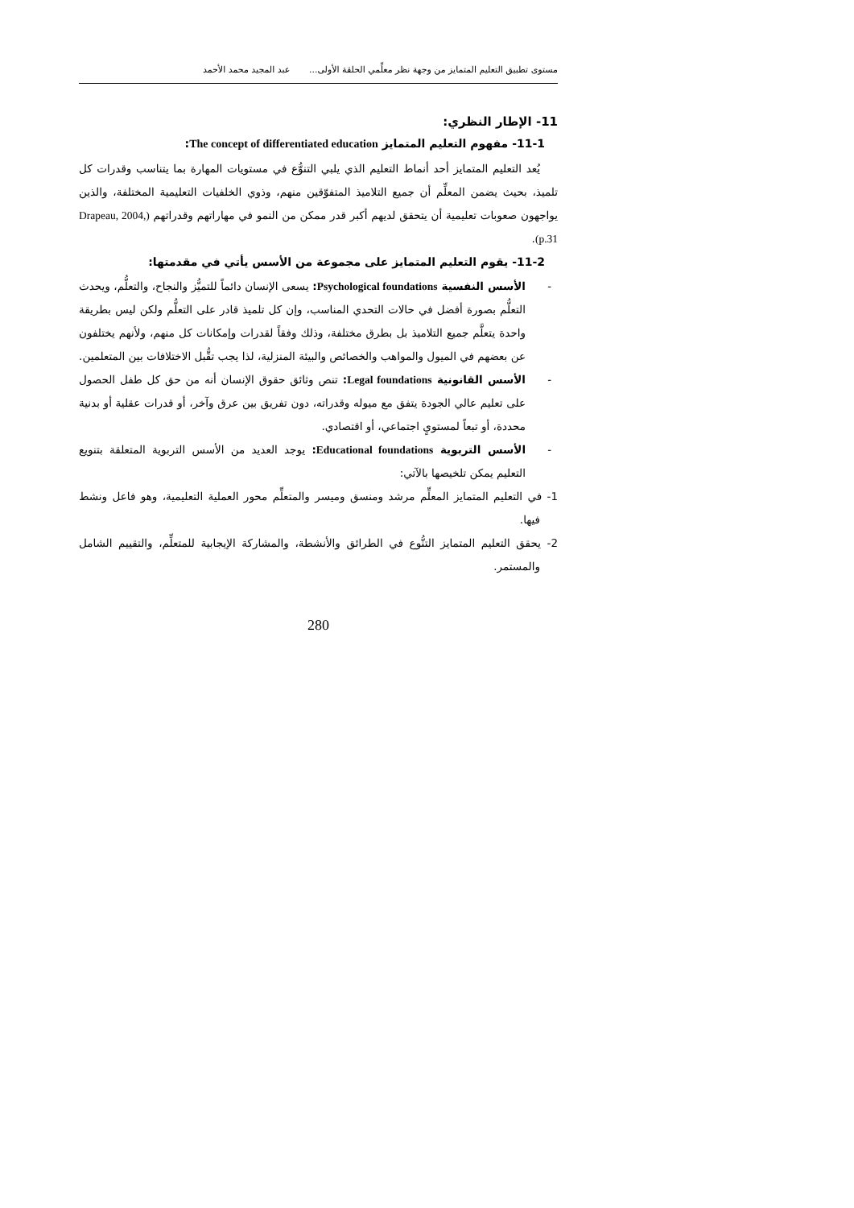مستوى تطبيق التعليم المتمايز من وجهة نظر معلِّمي الحلقة الأولى... عبد المجيد محمد الأحمد
11- الإطار النظري:
11-1- مفهوم التعليم المتمايز The concept of differentiated education:
يُعد التعليم المتمايز أحد أنماط التعليم الذي يلبي التنوُّع في مستويات المهارة بما يتناسب وقدرات كل تلميذ، بحيث يضمن المعلِّم أن جميع التلاميذ المتفوّقين منهم، وذوي الخلفيات التعليمية المختلفة، والذين يواجهون صعوبات تعليمية أن يتحقق لديهم أكبر قدر ممكن من النمو في مهاراتهم وقدراتهم (Drapeau, 2004, p.31).
11-2- يقوم التعليم المتمايز على مجموعة من الأسس يأتي في مقدمتها:
- الأسس النفسية Psychological foundations: يسعى الإنسان دائماً للتميُّز والنجاح، والتعلُّم، ويحدث التعلُّم بصورة أفضل في حالات التحدي المناسب، وإن كل تلميذ قادر على التعلُّم ولكن ليس بطريقة واحدة يتعلَّم جميع التلاميذ بل بطرق مختلفة، وذلك وفقاً لقدرات وإمكانات كل منهم، ولأنهم يختلفون عن بعضهم في الميول والمواهب والخصائص والبيئة المنزلية، لذا يجب تقُّبل الاختلافات بين المتعلمين.
- الأسس القانونية Legal foundations: تنص وثائق حقوق الإنسان أنه من حق كل طفل الحصول على تعليم عالي الجودة يتفق مع ميوله وقدراته، دون تفريق بين عرق وآخر، أو قدرات عقلية أو بدنية محددة، أو تبعاً لمستوىٍ اجتماعي، أو اقتصادي.
- الأسس التربوية Educational foundations: يوجد العديد من الأسس التربوية المتعلقة بتنويع التعليم يمكن تلخيصها بالآتي:
1- في التعليم المتمايز المعلِّم مرشد ومنسق وميسر والمتعلِّم محور العملية التعليمية، وهو فاعل ونشط فيها.
2- يحقق التعليم المتمايز التنُّوع في الطرائق والأنشطة، والمشاركة الإيجابية للمتعلِّم، والتقييم الشامل والمستمر.
280